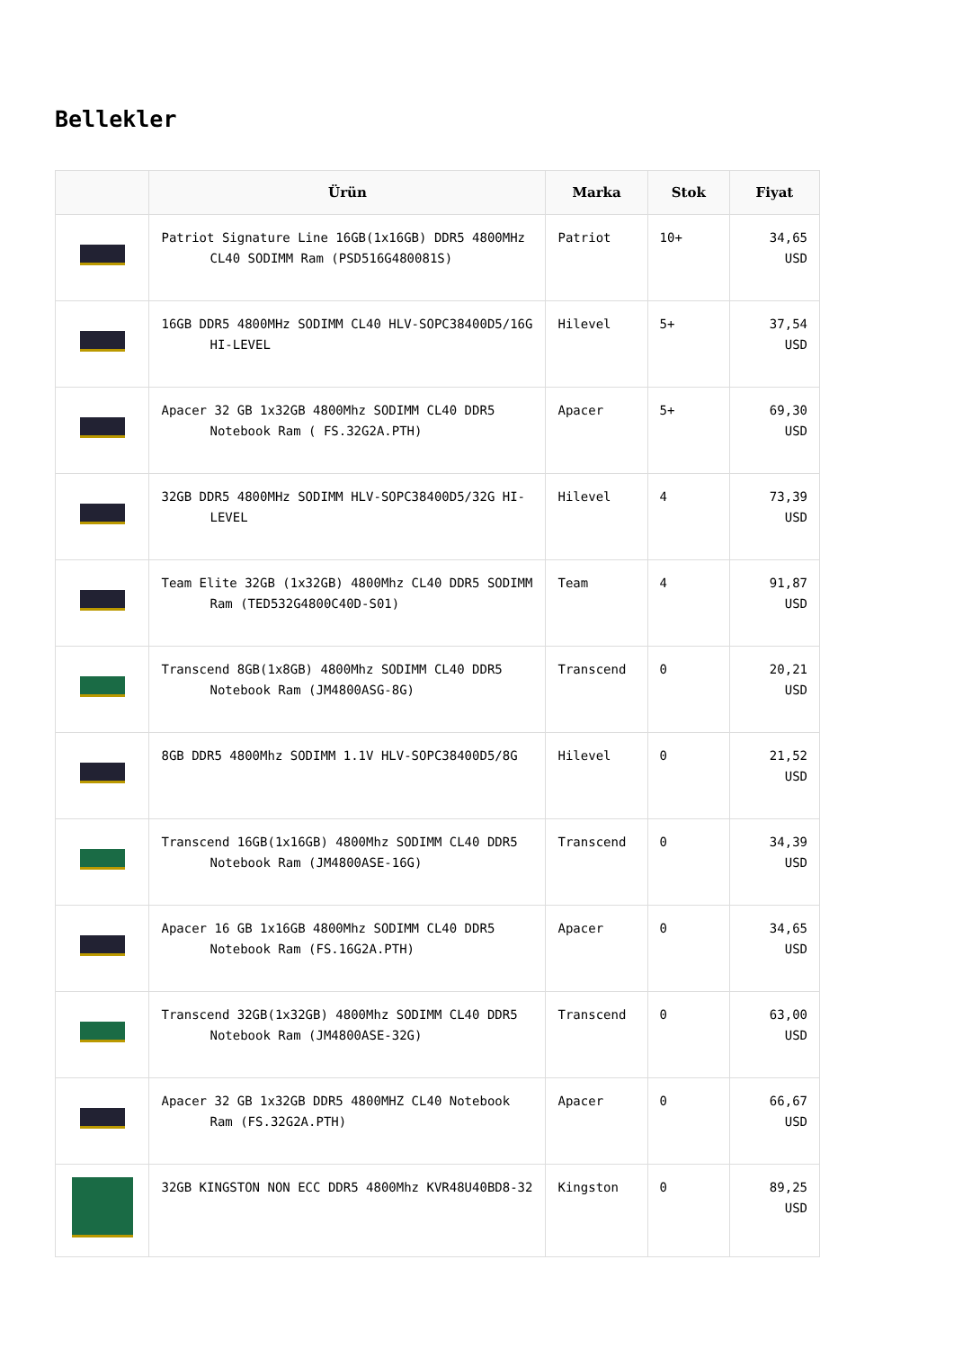Bellekler
| | Ürün | Marka | Stok | Fiyat |
| --- | --- | --- | --- | --- |
| | Patriot Signature Line 16GB(1x16GB) DDR5 4800MHz CL40 SODIMM Ram (PSD516G480081S) | Patriot | 10+ | 34,65 USD |
| | 16GB DDR5 4800MHz SODIMM CL40 HLV-SOPC38400D5/16G HI-LEVEL | Hilevel | 5+ | 37,54 USD |
| | Apacer 32 GB 1x32GB 4800Mhz SODIMM CL40 DDR5 Notebook Ram ( FS.32G2A.PTH) | Apacer | 5+ | 69,30 USD |
| | 32GB DDR5 4800MHz SODIMM HLV-SOPC38400D5/32G HI-LEVEL | Hilevel | 4 | 73,39 USD |
| | Team Elite 32GB (1x32GB) 4800Mhz CL40 DDR5 SODIMM Ram (TED532G4800C40D-S01) | Team | 4 | 91,87 USD |
| | Transcend 8GB(1x8GB) 4800Mhz SODIMM CL40 DDR5 Notebook Ram (JM4800ASG-8G) | Transcend | 0 | 20,21 USD |
| | 8GB DDR5 4800Mhz SODIMM 1.1V HLV-SOPC38400D5/8G | Hilevel | 0 | 21,52 USD |
| | Transcend 16GB(1x16GB) 4800Mhz SODIMM CL40 DDR5 Notebook Ram (JM4800ASE-16G) | Transcend | 0 | 34,39 USD |
| | Apacer 16 GB 1x16GB 4800Mhz SODIMM CL40 DDR5 Notebook Ram (FS.16G2A.PTH) | Apacer | 0 | 34,65 USD |
| | Transcend 32GB(1x32GB) 4800Mhz SODIMM CL40 DDR5 Notebook Ram (JM4800ASE-32G) | Transcend | 0 | 63,00 USD |
| | Apacer 32 GB 1x32GB DDR5 4800MHZ CL40 Notebook Ram (FS.32G2A.PTH) | Apacer | 0 | 66,67 USD |
| | 32GB KINGSTON NON ECC DDR5 4800Mhz KVR48U40BD8-32 | Kingston | 0 | 89,25 USD |